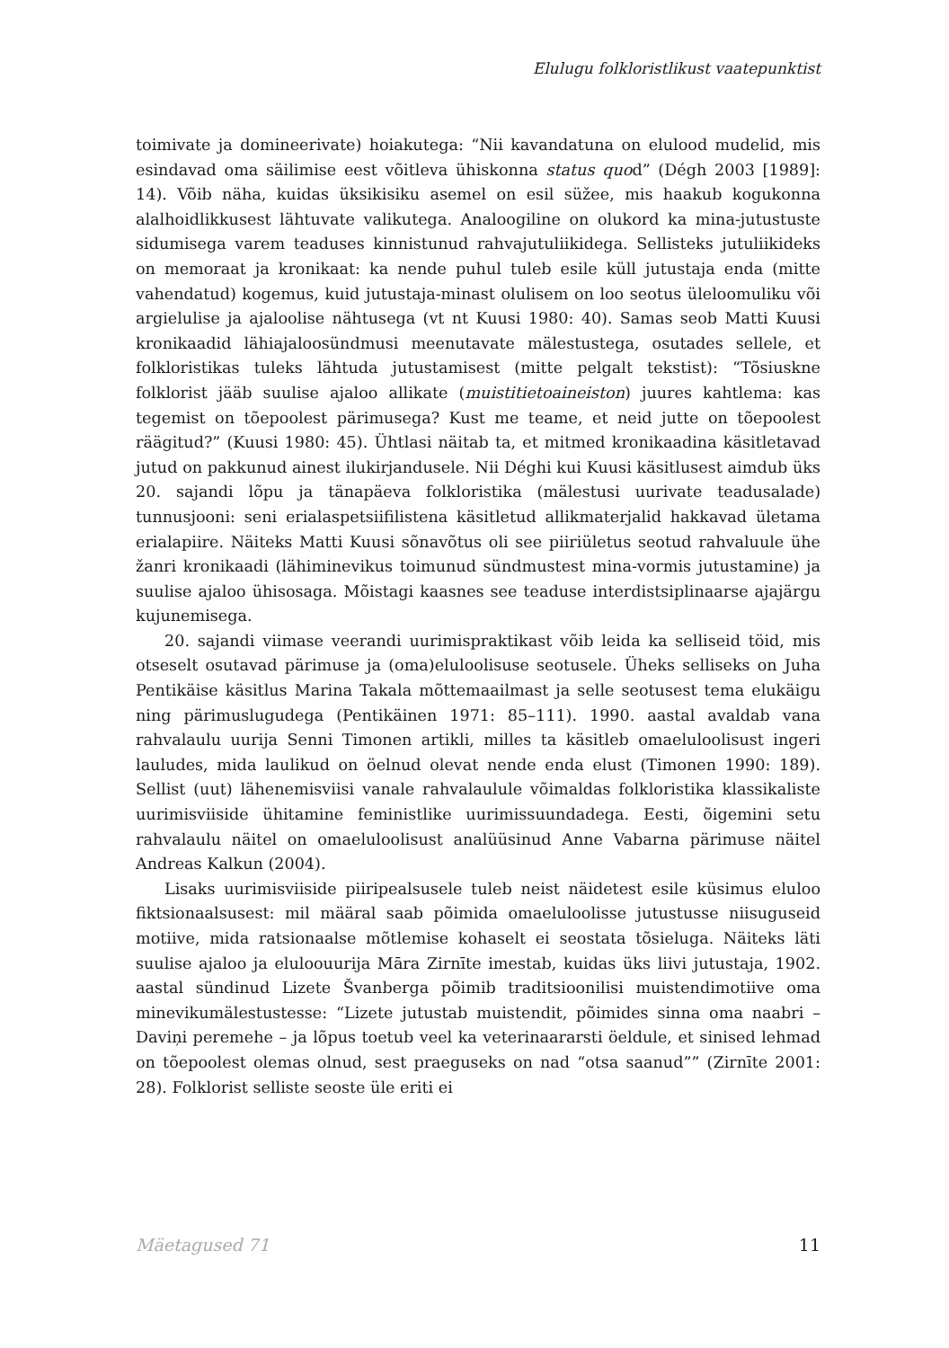Elulugu folkloristlikust vaatepunktist
toimivate ja domineerivate) hoiakutega: “Nii kavandatuna on elulood mudelid, mis esindavad oma säilimise eest võitleva ühiskonna status quod” (Dégh 2003 [1989]: 14). Võib näha, kuidas üksikisiku asemel on esil süžee, mis haakub kogukonna alalhoidlikkusest lähtuvate valikutega. Analoogiline on olukord ka mina-jutustuste sidumisega varem teaduses kinnistunud rahvajutuliikidega. Sellisteks jutuliikideks on memoraat ja kronikaat: ka nende puhul tuleb esile küll jutustaja enda (mitte vahendatud) kogemus, kuid jutustaja-minast olulisem on loo seotus üleloomuliku või argielulise ja ajaloolise nähtusega (vt nt Kuusi 1980: 40). Samas seob Matti Kuusi kronikaadid lähiajaloosündmusi meenuta­vate mälestustega, osutades sellele, et folkloristikas tuleks lähtuda jutustami­sest (mitte pelgalt tekstist): “Tõsiuskne folklorist jääb suulise ajaloo allikate (muistitietoaineiston) juures kahtlema: kas tegemist on tõepoolest pärimusega? Kust me teame, et neid jutte on tõepoolest räägitud?” (Kuusi 1980: 45). Ühtlasi näitab ta, et mitmed kronikaadina käsitletavad jutud on pakkunud ainest ilukirjandusele. Nii Déghi kui Kuusi käsitlusest aimdub üks 20. sajandi lõpu ja tänapäeva folkloristika (mälestusi uurivate teadusalade) tunnusjooni: seni erialaspetsiifilistena käsitletud allikmaterjalid hakkavad ületama erialapiire. Näiteks Matti Kuusi sõnavõtus oli see piiriületus seotud rahvaluule ühe žanri kronikaadi (lähiminevikus toimunud sündmustest mina-vormis jutustamine) ja suulise ajaloo ühisosaga. Mõistagi kaasnes see teaduse interdistsiplinaarse ajajärgu kujunemisega.
20. sajandi viimase veerandi uurimispraktikast võib leida ka selliseid töid, mis otseselt osutavad pärimuse ja (oma)eluloolisuse seotusele. Üheks selliseks on Juha Pentikäise käsitlus Marina Takala mõttemaailmast ja selle seotusest tema elukäigu ning pärimuslugudega (Pentikäinen 1971: 85–111). 1990. aastal avaldab vana rahvalaulu uurija Senni Timonen artikli, milles ta käsitleb oma­eluloolisust ingeri lauludes, mida laulikud on öelnud olevat nende enda elust (Timonen 1990: 189). Sellist (uut) lähenemisviisi vanale rahvalaulule võimaldas folkloristika klassikaliste uurimisviiside ühitamine feministlike uurimissuun­dadega. Eesti, õigemini setu rahvalaulu näitel on omaeluloolisust analüüsinud Anne Vabarna pärimuse näitel Andreas Kalkun (2004).
Lisaks uurimisviiside piiripealsusele tuleb neist näidetest esile küsimus eluloo fiktsionaalsusest: mil määral saab põimida omaeluloolisse jutustusse niisuguseid motiive, mida ratsionaalse mõtlemise kohaselt ei seostata tõsieluga. Näiteks läti suulise ajaloo ja eluloouurija Māra Zirnīte imestab, kuidas üks liivi jutustaja, 1902. aastal sündinud Lizete Švanberga põimib traditsioonilisi muistendimotiive oma minevikumälestustesse: “Lizete jutustab muistendit, põimides sinna oma naabri – Daviņi peremehe – ja lõpus toetub veel ka veteri­naararsti öeldule, et sinised lehmad on tõepoolest olemas olnud, sest praeguseks on nad “otsa saanud”” (Zirnīte 2001: 28). Folklorist selliste seoste üle eriti ei
Mäetagused 71 11